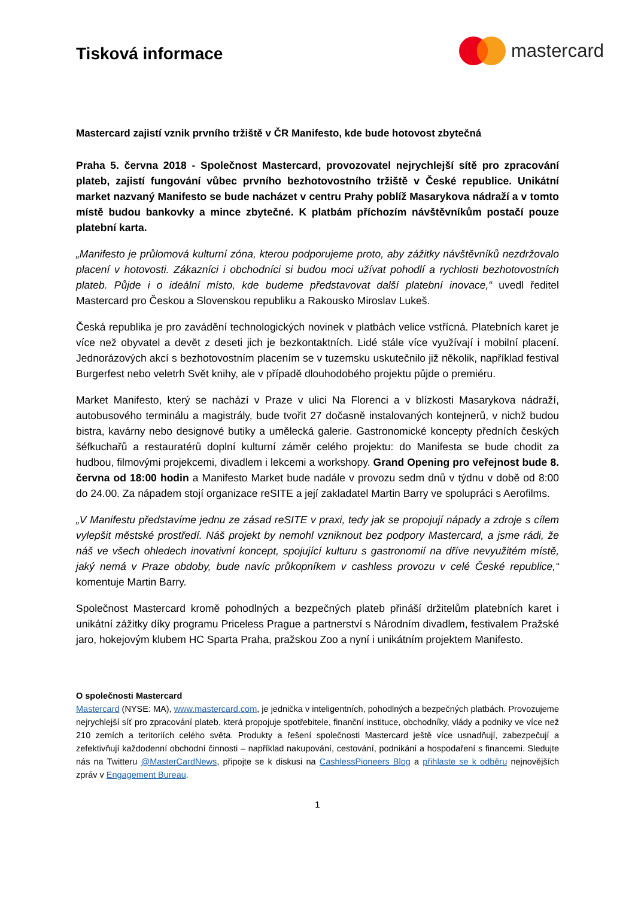Tisková informace
mastercard
Mastercard zajistí vznik prvního tržiště v ČR Manifesto, kde bude hotovost zbytečná
Praha 5. června 2018 - Společnost Mastercard, provozovatel nejrychlejší sítě pro zpracování plateb, zajistí fungování vůbec prvního bezhotovostního tržiště v České republice. Unikátní market nazvaný Manifesto se bude nacházet v centru Prahy poblíž Masarykova nádraží a v tomto místě budou bankovky a mince zbytečné. K platbám příchozím návštěvníkům postačí pouze platební karta.
„Manifesto je průlomová kulturní zóna, kterou podporujeme proto, aby zážitky návštěvníků nezdržovalo placení v hotovosti. Zákazníci i obchodníci si budou moci užívat pohodlí a rychlosti bezhotovostních plateb. Půjde i o ideální místo, kde budeme představovat další platební inovace,“ uvedl ředitel Mastercard pro Českou a Slovenskou republiku a Rakousko Miroslav Lukeš.
Česká republika je pro zavádění technologických novinek v platbách velice vstřícná. Platebních karet je více než obyvatel a devět z deseti jich je bezkontaktních. Lidé stále více využívají i mobilní placení. Jednorázových akcí s bezhotovostním placením se v tuzemsku uskutečnilo již několik, například festival Burgerfest nebo veletrh Svět knihy, ale v případě dlouhodobého projektu půjde o premiéru.
Market Manifesto, který se nachází v Praze v ulici Na Florenci a v blízkosti Masarykova nádraží, autobusového terminálu a magistrály, bude tvořit 27 dočasně instalovaných kontejnerů, v nichž budou bistra, kavárny nebo designové butiky a umělecká galerie. Gastronomické koncepty předních českých šéfkuchařů a restauratérů doplní kulturní záměr celého projektu: do Manifesta se bude chodit za hudbou, filmovými projekcemi, divadlem i lekcemi a workshopy. Grand Opening pro veřejnost bude 8. června od 18:00 hodin a Manifesto Market bude nadále v provozu sedm dnů v týdnu v době od 8:00 do 24.00. Za nápadem stojí organizace reSITE a její zakladatel Martin Barry ve spolupráci s Aerofilms.
„V Manifestu představíme jednu ze zásad reSITE v praxi, tedy jak se propojují nápady a zdroje s cílem vylepšit městské prostředí. Náš projekt by nemohl vzniknout bez podpory Mastercard, a jsme rádi, že náš ve všech ohledech inovativní koncept, spojující kulturu s gastronomií na dříve nevyužitém místě, jaký nemá v Praze obdoby, bude navíc průkopníkem v cashless provozu v celé České republice,“ komentuje Martin Barry.
Společnost Mastercard kromě pohodlných a bezpečných plateb přináší držitelům platebních karet i unikátní zážitky díky programu Priceless Prague a partnerství s Národním divadlem, festivalem Pražské jaro, hokejovým klubem HC Sparta Praha, pražskou Zoo a nyní i unikátním projektem Manifesto.
O společnosti Mastercard
Mastercard (NYSE: MA), www.mastercard.com, je jednička v inteligentních, pohodlných a bezpečných platbách. Provozujeme nejrychlejší síť pro zpracování plateb, která propojuje spotřebitele, finanční instituce, obchodníky, vlády a podniky ve více než 210 zemích a teritoriích celého světa. Produkty a řešení společnosti Mastercard ještě více usnadňují, zabezpečují a zefektivňují každodenní obchodní činnosti – například nakupování, cestování, podnikání a hospodaření s financemi. Sledujte nás na Twitteru @MasterCardNews, připojte se k diskusi na CashlessPioneers Blog a přihlaste se k odběru nejnovějších zpráv v Engagement Bureau.
1